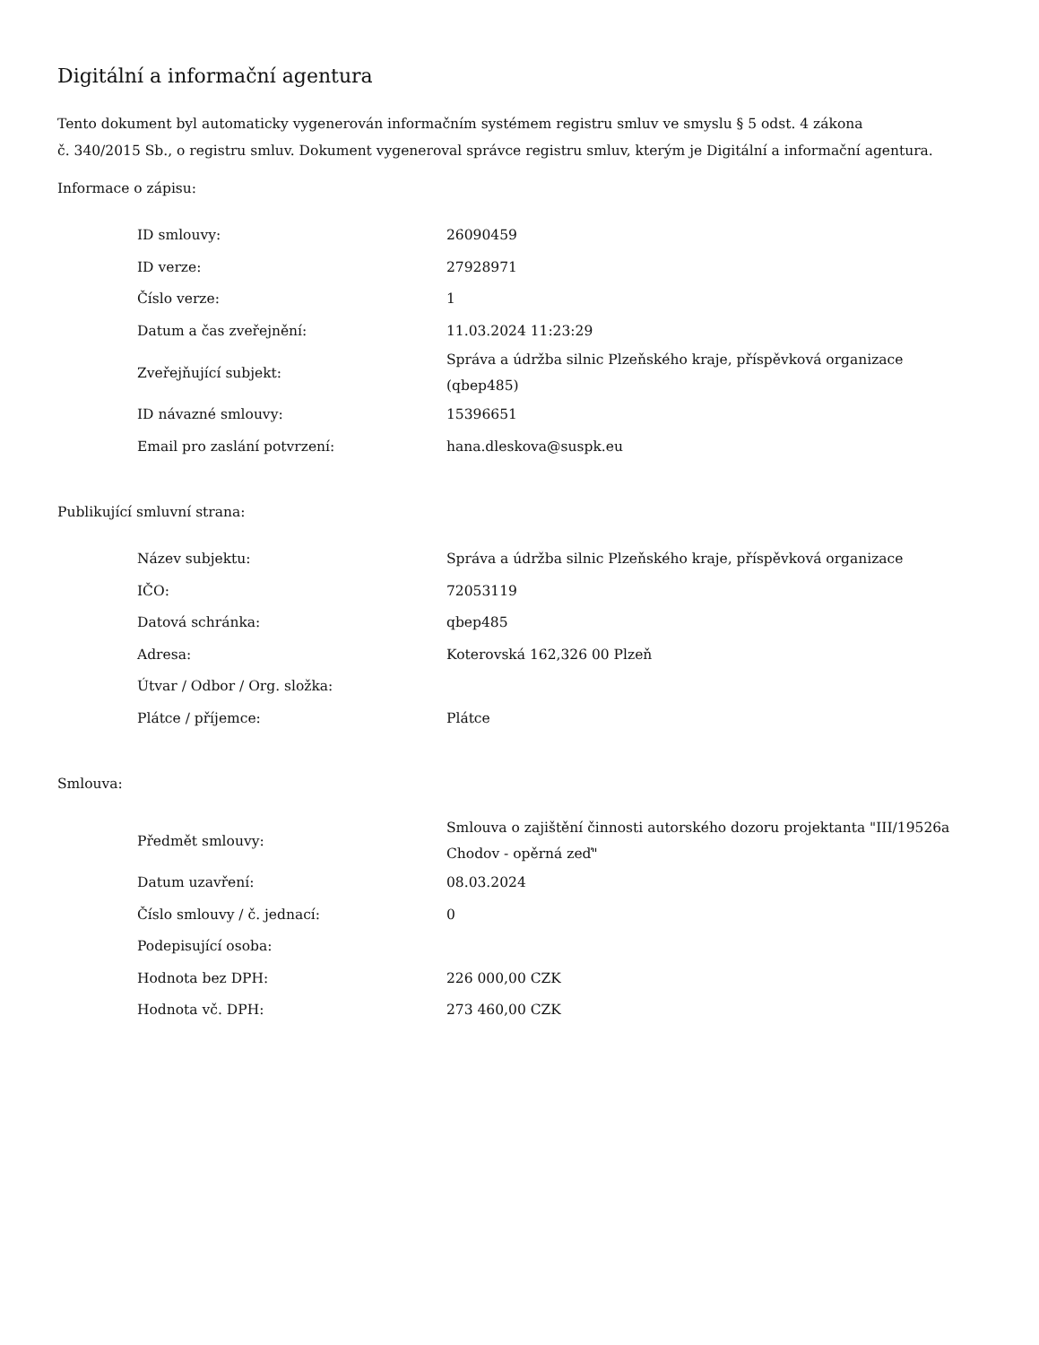Digitální a informační agentura
Tento dokument byl automaticky vygenerován informačním systémem registru smluv ve smyslu § 5 odst. 4 zákona
č. 340/2015 Sb., o registru smluv. Dokument vygeneroval správce registru smluv, kterým je Digitální a informační agentura.
Informace o zápisu:
| ID smlouvy: | 26090459 |
| ID verze: | 27928971 |
| Číslo verze: | 1 |
| Datum a čas zveřejnění: | 11.03.2024 11:23:29 |
| Zveřejňující subjekt: | Správa a údržba silnic Plzeňského kraje, příspěvková organizace (qbep485) |
| ID návazné smlouvy: | 15396651 |
| Email pro zaslání potvrzení: | hana.dleskova@suspk.eu |
Publikující smluvní strana:
| Název subjektu: | Správa a údržba silnic Plzeňského kraje, příspěvková organizace |
| IČO: | 72053119 |
| Datová schránka: | qbep485 |
| Adresa: | Koterovská 162,326 00 Plzeň |
| Útvar / Odbor / Org. složka: | |
| Plátce / příjemce: | Plátce |
Smlouva:
| Předmět smlouvy: | Smlouva o zajištění činnosti autorského dozoru projektanta "III/19526a Chodov - opěrná zeď" |
| Datum uzavření: | 08.03.2024 |
| Číslo smlouvy / č. jednací: | 0 |
| Podepisující osoba: | |
| Hodnota bez DPH: | 226 000,00 CZK |
| Hodnota vč. DPH: | 273 460,00 CZK |